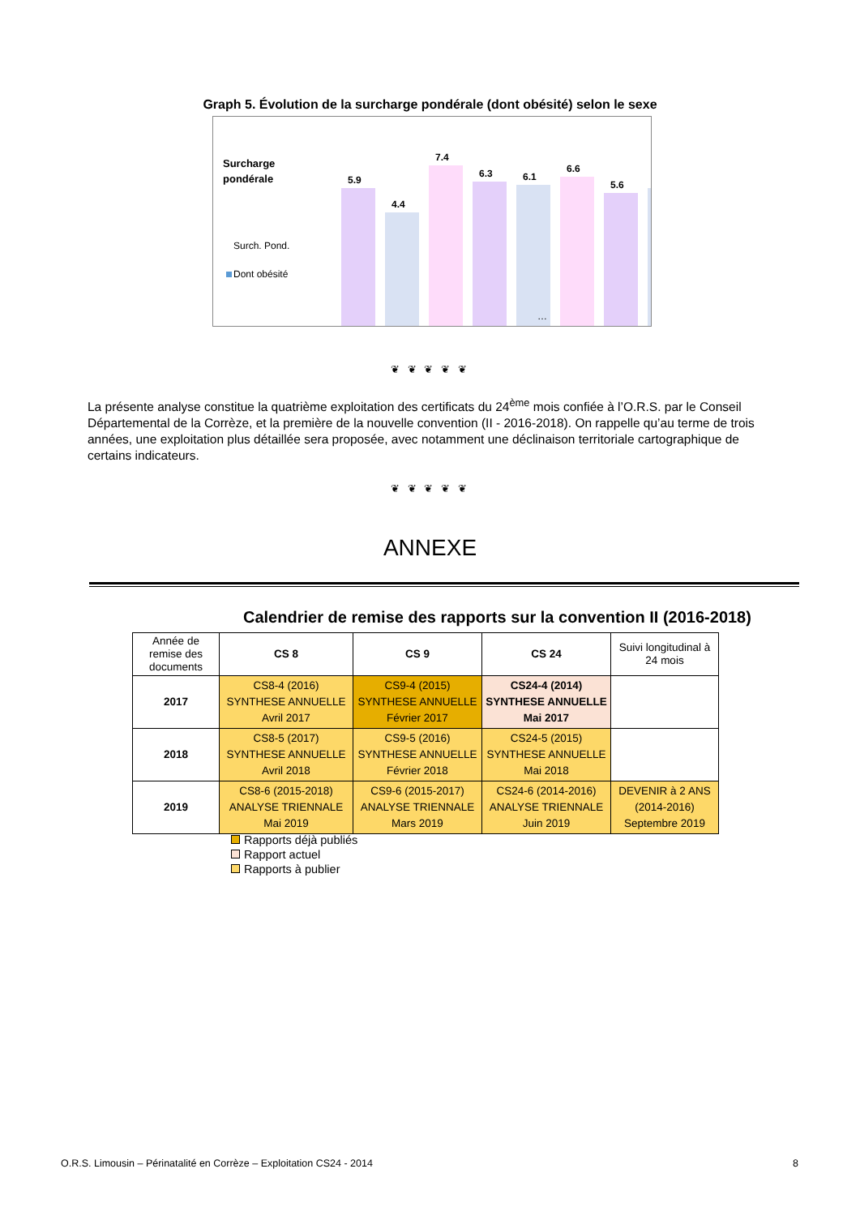Graph 5. Évolution de la surcharge pondérale (dont obésité) selon le sexe
Surcharge
pondérale
Surch. Pond.
Dont obésité
5.9
4.4
7.4
6.3
6.1
6.6
5.6
…
❦ ❦ ❦ ❦ ❦
La présente analyse constitue la quatrième exploitation des certificats du 24<sup>ème</sup> mois confiée à l’O.R.S. par le Conseil Départemental de la Corrèze, et la première de la nouvelle convention (II - 2016-2018). On rappelle qu’au terme de trois années, une exploitation plus détaillée sera proposée, avec notamment une déclinaison territoriale cartographique de certains indicateurs.
❦ ❦ ❦ ❦ ❦
ANNEXE
Calendrier de remise des rapports sur la convention II (2016-2018)
| Année de remise des documents | CS 8 | CS 9 | CS 24 | Suivi longitudinal à 24 mois |
| 2017 | CS8-4 (2016) SYNTHESE ANNUELLE Avril 2017 | CS9-4 (2015) SYNTHESE ANNUELLE Février 2017 | CS24-4 (2014) SYNTHESE ANNUELLE Mai 2017 | |
| 2018 | CS8-5 (2017) SYNTHESE ANNUELLE Avril 2018 | CS9-5 (2016) SYNTHESE ANNUELLE Février 2018 | CS24-5 (2015) SYNTHESE ANNUELLE Mai 2018 | |
| 2019 | CS8-6 (2015-2018) ANALYSE TRIENNALE Mai 2019 | CS9-6 (2015-2017) ANALYSE TRIENNALE Mars 2019 | CS24-6 (2014-2016) ANALYSE TRIENNALE Juin 2019 | DEVENIR à 2 ANS (2014-2016) Septembre 2019 |
Rapports déjà publiés
Rapport actuel
Rapports à publier
O.R.S. Limousin – Périnatalité en Corrèze – Exploitation CS24 - 2014 8